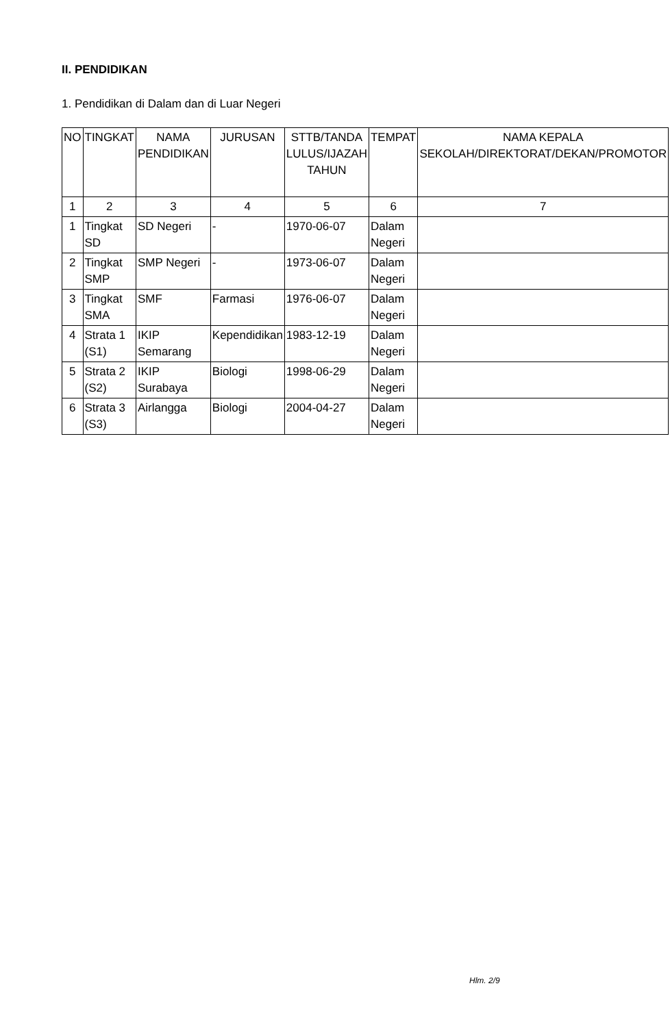II. PENDIDIKAN
1. Pendidikan di Dalam dan di Luar Negeri
| NO | TINGKAT | NAMA PENDIDIKAN | JURUSAN | STTB/TANDA LULUS/IJAZAH TAHUN | TEMPAT | NAMA KEPALA SEKOLAH/DIREKTORAT/DEKAN/PROMOTOR |
| --- | --- | --- | --- | --- | --- | --- |
| 1 | 2 | 3 | 4 | 5 | 6 | 7 |
| 1 | Tingkat SD | SD Negeri | - | 1970-06-07 | Dalam Negeri | |
| 2 | Tingkat SMP | SMP Negeri | - | 1973-06-07 | Dalam Negeri | |
| 3 | Tingkat SMA | SMF | Farmasi | 1976-06-07 | Dalam Negeri | |
| 4 | Strata 1 (S1) | IKIP Semarang | Kependidikan | 1983-12-19 | Dalam Negeri | |
| 5 | Strata 2 (S2) | IKIP Surabaya | Biologi | 1998-06-29 | Dalam Negeri | |
| 6 | Strata 3 (S3) | Airlangga | Biologi | 2004-04-27 | Dalam Negeri | |
Hlm. 2/9